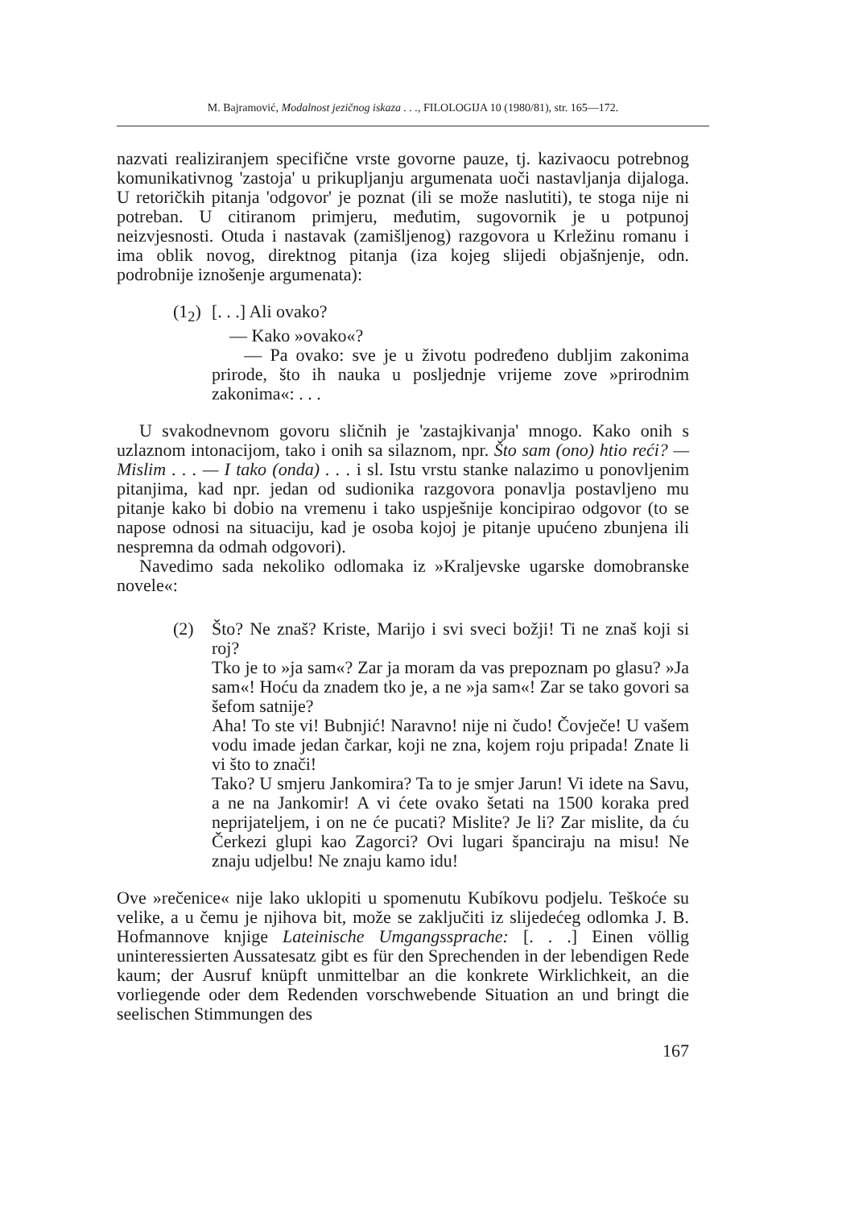M. Bajramović, Modalnost jezičnog iskaza . . ., FILOLOGIJA 10 (1980/81), str. 165—172.
nazvati realiziranjem specifične vrste govorne pauze, tj. kazivaocu potrebnog komunikativnog 'zastoja' u prikupljanju argumenata uoči nastavljanja dijaloga. U retoričkih pitanja 'odgovor' je poznat (ili se može naslutiti), te stoga nije ni potreban. U citiranom primjeru, međutim, sugovornik je u potpunoj neizvjesnosti. Otuda i nastavak (zamišljenog) razgovora u Krležinu romanu i ima oblik novog, direktnog pitanja (iza kojeg slijedi objašnjenje, odn. podrobnije iznošenje argumenata):
(1<sub>2</sub>) [. . .] Ali ovako?
— Kako »ovako«?
— Pa ovako: sve je u životu podređeno dubljim zakonima prirode, što ih nauka u posljednje vrijeme zove »prirodnim zakonima«: . . .
U svakodnevnom govoru sličnih je 'zastajkivanja' mnogo. Kako onih s uzlaznom intonacijom, tako i onih sa silaznom, npr. Što sam (ono) htio reći? — Mislim . . . — I tako (onda) . . . i sl. Istu vrstu stanke nalazimo u ponovljenim pitanjima, kad npr. jedan od sudionika razgovora ponavlja postavljeno mu pitanje kako bi dobio na vremenu i tako uspješnije koncipirao odgovor (to se napose odnosi na situaciju, kad je osoba kojoj je pitanje upućeno zbunjena ili nespremna da odmah odgovori).
Navedimo sada nekoliko odlomaka iz »Kraljevske ugarske domobranske novele«:
(2) Što? Ne znaš? Kriste, Marijo i svi sveci božji! Ti ne znaš koji si roj?
Tko je to »ja sam«? Zar ja moram da vas prepoznam po glasu? »Ja sam«! Hoću da znadem tko je, a ne »ja sam«! Zar se tako govori sa šefom satnije?
Aha! To ste vi! Bubnjić! Naravno! nije ni čudo! Čovječe! U vašem vodu imade jedan čarkar, koji ne zna, kojem roju pripada! Znate li vi što to znači!
Tako? U smjeru Jankomira? Ta to je smjer Jarun! Vi idete na Savu, a ne na Jankomir! A vi ćete ovako šetati na 1500 koraka pred neprijateljem, i on ne će pucati? Mislite? Je li? Zar mislite, da ću Čerkezi glupi kao Zagorci? Ovi lugari španciraju na misu! Ne znaju udjelbu! Ne znaju kamo idu!
Ove »rečenice« nije lako uklopiti u spomenutu Kubíkovu podjelu. Teškoće su velike, a u čemu je njihova bit, može se zaključiti iz slijedećeg odlomka J. B. Hofmannove knjige Lateinische Umgangssprache: [. . .] Einen völlig uninteressierten Aussatesatz gibt es für den Sprechenden in der lebendigen Rede kaum; der Ausruf knüpft unmittelbar an die konkrete Wirklichkeit, an die vorliegende oder dem Redenden vorschwebende Situation an und bringt die seelischen Stimmungen des
167